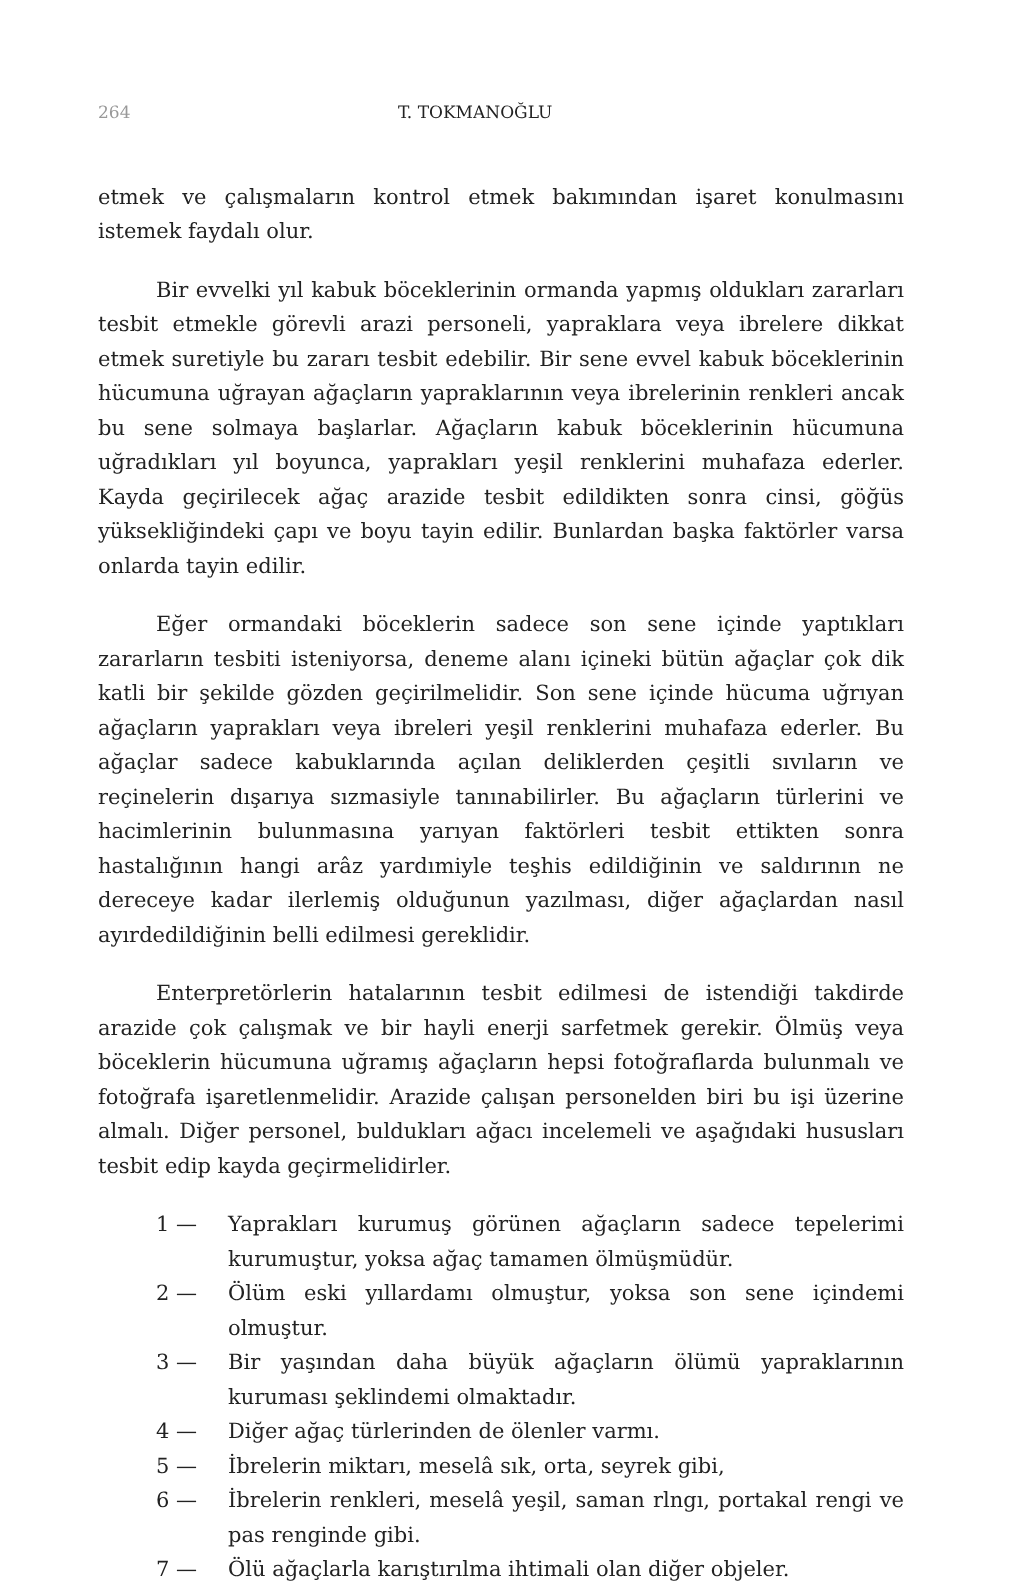264 T. TOKMANOĞLU
etmek ve çalışmaların kontrol etmek bakımından işaret konulmasını istemek faydalı olur.
Bir evvelki yıl kabuk böceklerinin ormanda yapmış oldukları zararları tesbit etmekle görevli arazi personeli, yapraklara veya ibrelere dikkat etmek suretiyle bu zararı tesbit edebilir. Bir sene evvel kabuk böceklerinin hücumuna uğrayan ağaçların yapraklarının veya ibrelerinin renkleri ancak bu sene solmaya başlarlar. Ağaçların kabuk böceklerinin hücumuna uğradıkları yıl boyunca, yaprakları yeşil renklerini muhafaza ederler. Kayda geçirilecek ağaç arazide tesbit edildikten sonra cinsi, göğüs yüksekliğindeki çapı ve boyu tayin edilir. Bunlardan başka faktörler varsa onlarda tayin edilir.
Eğer ormandaki böceklerin sadece son sene içinde yaptıkları zararların tesbiti isteniyorsa, deneme alanı içineki bütün ağaçlar çok dik katli bir şekilde gözden geçirilmelidir. Son sene içinde hücuma uğrıyan ağaçların yaprakları veya ibreleri yeşil renklerini muhafaza ederler. Bu ağaçlar sadece kabuklarında açılan deliklerden çeşitli sıvıların ve reçinelerin dışarıya sızmasiyle tanınabilirler. Bu ağaçların türlerini ve hacimlerinin bulunmasına yarıyan faktörleri tesbit ettikten sonra hastalığının hangi arâz yardımiyle teşhis edildiğinin ve saldırının ne dereceye kadar ilerlemiş olduğunun yazılması, diğer ağaçlardan nasıl ayırdedildiğinin belli edilmesi gereklidir.
Enterpretörlerin hatalarının tesbit edilmesi de istendiği takdirde arazide çok çalışmak ve bir hayli enerji sarfetmek gerekir. Ölmüş veya böceklerin hücumuna uğramış ağaçların hepsi fotoğraflarda bulunmalı ve fotoğrafa işaretlenmelidir. Arazide çalışan personelden biri bu işi üzerine almalı. Diğer personel, buldukları ağacı incelemeli ve aşağıdaki hususları tesbit edip kayda geçirmelidirler.
1 — Yaprakları kurumuş görünen ağaçların sadece tepelerimi kurumuştur, yoksa ağaç tamamen ölmüşmüdür.
2 — Ölüm eski yıllardamı olmuştur, yoksa son sene içindemi olmuştur.
3 — Bir yaşından daha büyük ağaçların ölümü yapraklarının kuruması şeklindemi olmaktadır.
4 — Diğer ağaç türlerinden de ölenler varmı.
5 — İbrelerin miktarı, meselâ sık, orta, seyrek gibi,
6 — İbrelerin renkleri, meselâ yeşil, saman rlngı, portakal rengi ve pas renginde gibi.
7 — Ölü ağaçlarla karıştırılma ihtimali olan diğer objeler.